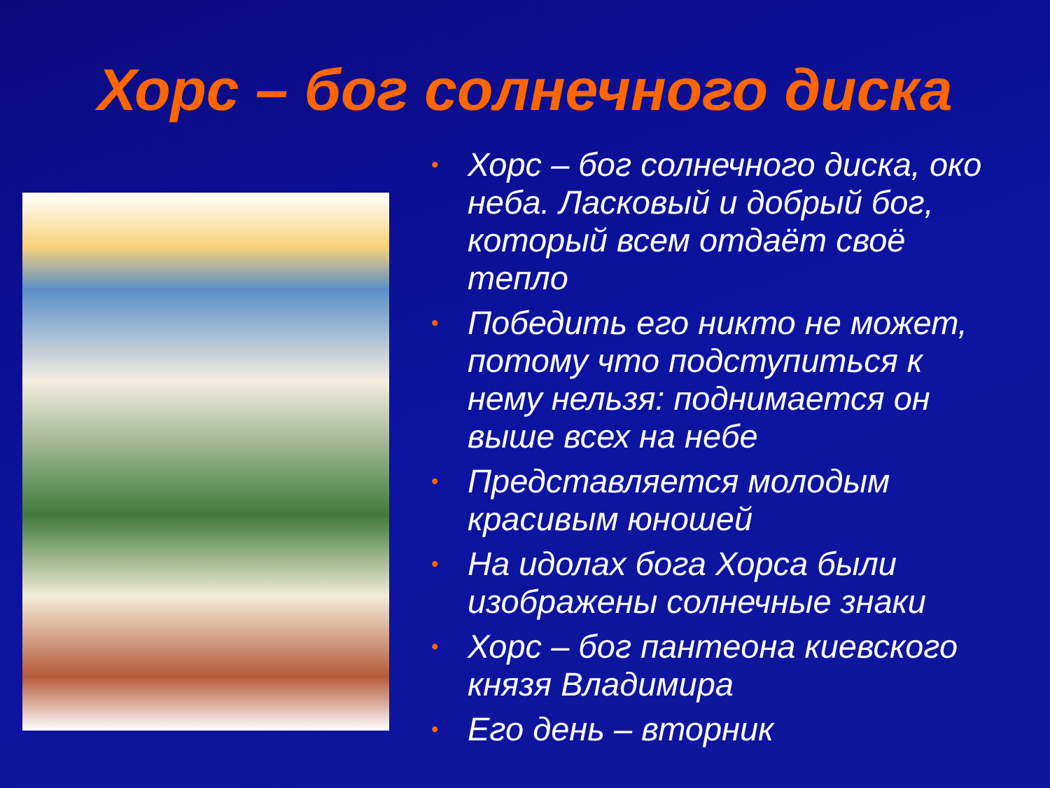Хорс – бог солнечного диска
• Хорс – бог солнечного диска, око неба. Ласковый и добрый бог, который всем отдаёт своё тепло
• Победить его никто не может, потому что подступиться к нему нельзя: поднимается он выше всех на небе
• Представляется молодым красивым юношей
• На идолах бога Хорса были изображены солнечные знаки
• Хорс – бог пантеона киевского князя Владимира
• Его день – вторник